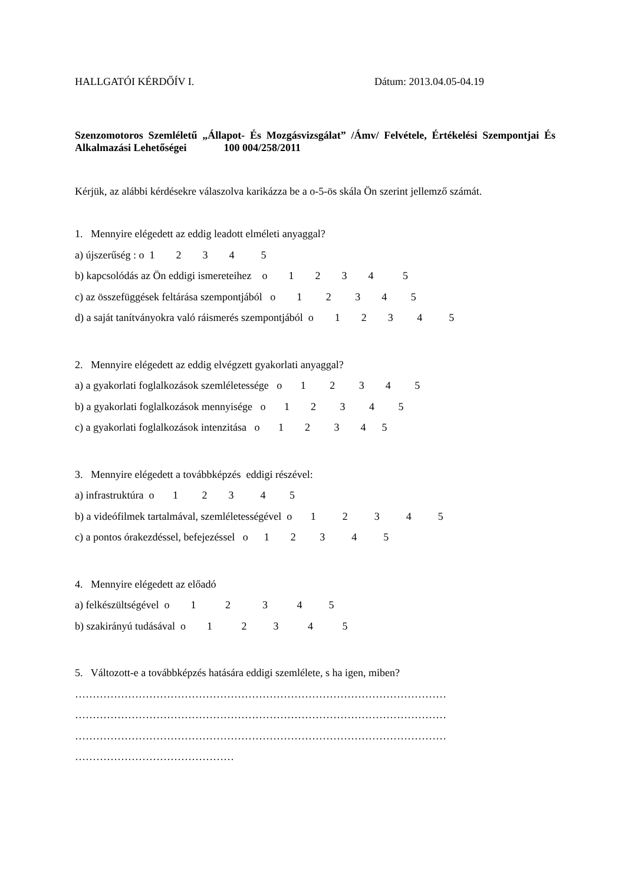HALLGATÓI KÉRDŐÍV I. Dátum: 2013.04.05-04.19
Szenzomotoros Szemléletű „Állapot- És Mozgásvizsgálat” /Ámv/ Felvétele, Értékelési Szempontjai És Alkalmazási Lehetőségei 100 004/258/2011
Kérjük, az alábbi kérdésekre válaszolva karikázza be a o-5-ös skála Ön szerint jellemző számát.
1. Mennyire elégedett az eddig leadott elméleti anyaggal?
a) újszerűség : o 1 2 3 4 5
b) kapcsolódás az Ön eddigi ismereteihez o 1 2 3 4 5
c) az összefüggések feltárása szempontjából o 1 2 3 4 5
d) a saját tanítványokra való ráismerés szempontjából o 1 2 3 4 5
2. Mennyire elégedett az eddig elvégzett gyakorlati anyaggal?
a) a gyakorlati foglalkozások szemléletessége o 1 2 3 4 5
b) a gyakorlati foglalkozások mennyisége o 1 2 3 4 5
c) a gyakorlati foglalkozások intenzitása o 1 2 3 4 5
3. Mennyire elégedett a továbbképzés eddigi részével:
a) infrastruktúra o 1 2 3 4 5
b) a videófilmek tartalmával, szemléletességével o 1 2 3 4 5
c) a pontos órakezdéssel, befejezéssel o 1 2 3 4 5
4. Mennyire elégedett az előadó
a) felkészültségével o 1 2 3 4 5
b) szakirányú tudásával o 1 2 3 4 5
5. Változott-e a továbbképzés hatására eddigi szemlélete, s ha igen, miben?
…………………………………………………………………………………………… …………………………………………………………………………………………… …………………………………………………………………………………………… ………………………………………